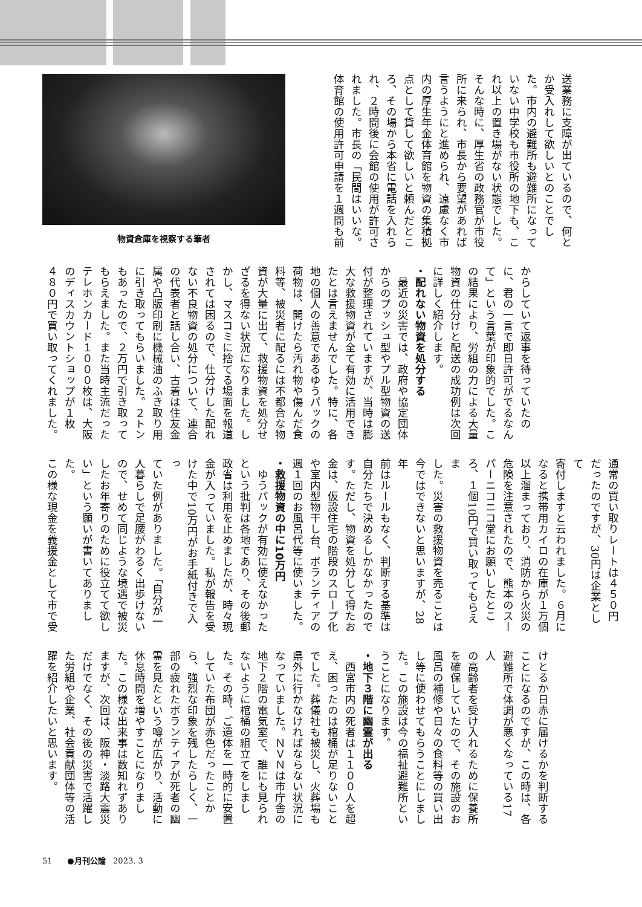送業務に支障が出ているので、何と
か受入れして欲しいとのことでし
た。市内の避難所も避難所になって
いない中学校も市役所の地下も、こ
れ以上の置き場がない状態でした。
そんな時に、厚生省の政務官が市役
所に来られ、市長から要望があれば
言うようにと進められ、遠慮なく市
内の厚生年金体育館を物資の集積拠
点として貸して欲しいと頼んだとこ
ろ、その場から本省に電話を入れら
れ、２時間後に会館の使用が許可さ
れました。市長の「民間はいいな。
体育館の使用許可申請を１週間も前
物資倉庫を視察する筆者
からしていて返事を待っていたの
に、君の一言で即日許可がでるなん
て」という言葉が印象的でした。こ
の結果により、労組の力による大量
物資の仕分けと配送の成功例は次回
に詳しく紹介します。
・配れない物資を処分する
　最近の災害では、政府や協定団体
からのプッシュ型やプル型物資の送
付が整理されていますが、当時は膨
大な救援物資が全て有効に活用でき
たとは言えませんでした。特に、各
地の個人の善意であるゆうパックの
荷物は、開けたら汚れ物や傷んだ食
料等、被災者に配るには不都合な物
資が大量に出て、救援物資を処分せ
ざるを得ない状況になりました。し
かし、マスコミに捨てる場面を報道
されては困るので、仕分けした配れ
ない不良物資の処分について、連合
の代表者と話し合い、古着は住友金
属や凸版印刷に機械油のふき取り用
に引き取ってもらいました。２トン
もあったので、２万円で引き取って
もらえました。また当時主流だった
テレホンカード１０００枚は、大阪
のディスカウントショップが１枚
４８０円で買い取ってくれました。
通常の買い取りレートは４５０円
だったのですが、30円は企業として
寄付しますと云われました。６月に
なると携帯用カイロの在庫が１万個
以上溜まっており、消防から火災の
危険を注意されたので、熊本のスー
パーニコニコ堂にお願いしたとこ
ろ、１個10円で買い取ってもらえま
した。災害の救援物資を売ることは
今ではできないと思いますが、28年
前はルールもなく、判断する基準は
自分たちで決めるしかなかったので
す。ただし、物資を処分して得たお
金は、仮設住宅の階段のスロープ化
や室内型物干し台、ボランティアの
週１回のお風呂代等に使いました。
・救援物資の中に10万円
　ゆうパックが有効に使えなかった
という批判は各地であり、その後郵
政省は利用を止めましたが、時々現
金が入っていました。私が報告を受
けた中で10万円がお手紙付きで入っ
ていた例がありました。「自分が一
人暮らしで足腰がわるく出歩けない
ので、せめて同じような境遇で被災
したお年寄りのために役立てて欲し
い」という願いが書いてありました。
この様な現金を義援金として市で受
けとるか日赤に届けるかを判断する
ことになるのですが、この時は、各
避難所で体調が悪くなっている17人
の高齢者を受け入れるために保養所
を確保していたので、その施設のお
風呂の補修や日々の食料等の買い出
し等に使わせてもらうことにしまし
た。この施設は今の福祉避難所とい
うことになります。
・地下３階に幽霊が出る
　西宮市内の死者は１１００人を超
え、困ったのは棺桶が足りないこと
でした。葬儀社も被災し、火葬場も
県外に行かなければならない状況に
なっていました。ＮＶＮは市庁舎の
地下２階の電気室で、誰にも見られ
ないように棺桶の組立てをしまし
た。その時、ご遺体を一時的に安置
していた布団が赤色だったことか
ら、強烈な印象を残したらしく、一
部の疲れたボランティアが死者の幽
霊を見たという噂が広がり、活動に
休息時間を増やすことになりまし
た。この様な出来事は数知れずあり
ますが、次回は、阪神・淡路大震災
だけでなく、その後の災害で活躍し
た労組や企業、社会貢献団体等の活
躍を紹介したいと思います。
51 ●月刊公論 2023. 3